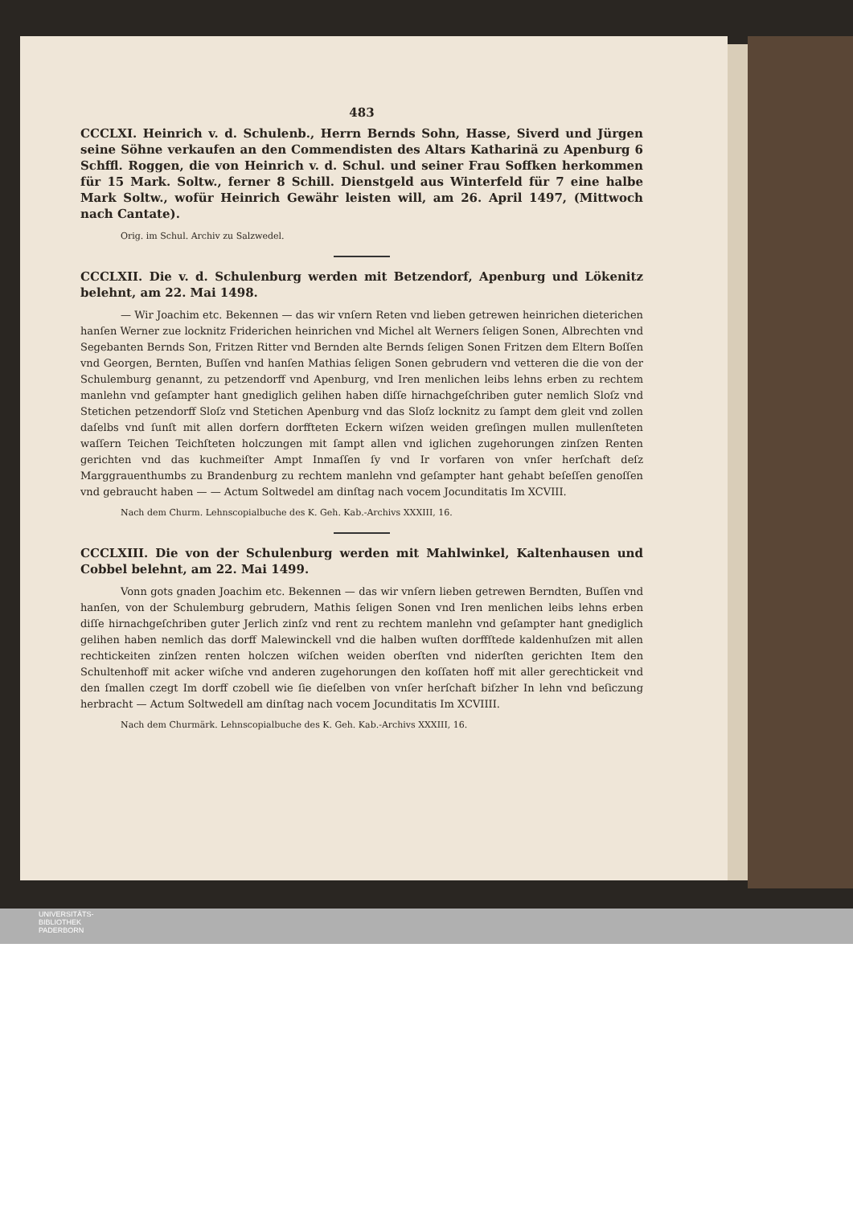483
CCCLXI. Heinrich v. d. Schulenb., Herrn Bernds Sohn, Hasse, Siverd und Jürgen seine Söhne verkaufen an den Commendisten des Altars Katharinä zu Apenburg 6 Schffl. Roggen, die von Heinrich v. d. Schul. und seiner Frau Soffken herkommen für 15 Mark. Soltw., ferner 8 Schill. Dienstgeld aus Winterfeld für 7 eine halbe Mark Soltw., wofür Heinrich Gewähr leisten will, am 26. April 1497, (Mittwoch nach Cantate).
Orig. im Schul. Archiv zu Salzwedel.
CCCLXII. Die v. d. Schulenburg werden mit Betzendorf, Apenburg und Lökenitz belehnt, am 22. Mai 1498.
— Wir Joachim etc. Bekennen — das wir vnſern Reten vnd lieben getrewen heinrichen dieterichen hanſen Werner zue locknitz Friderichen heinrichen vnd Michel alt Werners ſeligen Sonen, Albrechten vnd Segebanten Bernds Son, Fritzen Ritter vnd Bernden alte Bernds ſeligen Sonen Fritzen dem Eltern Boſſen vnd Georgen, Bernten, Buſſen vnd hanſen Mathias ſeligen Sonen gebrudern vnd vetteren die die von der Schulemburg genannt, zu petzendorff vnd Apenburg, vnd Iren menlichen leibs lehns erben zu rechtem manlehn vnd geſampter hant gnediglich gelihen haben diſſe hirnachgeſchriben guter nemlich Sloſz vnd Stetichen petzendorff Sloſz vnd Stetichen Apenburg vnd das Sloſz locknitz zu ſampt dem gleit vnd zollen daſelbs vnd ſunſt mit allen dorfern dorffteten Eckern wiſzen weiden greſingen mullen mullenſteten waſſern Teichen Teichſteten holczungen mit ſampt allen vnd iglichen zugehorungen zinſzen Renten gerichten vnd das kuchmeiſter Ampt Inmaſſen ſy vnd Ir vorfaren von vnſer herſchaft deſz Marggrauenthumbs zu Brandenburg zu rechtem manlehn vnd geſampter hant gehabt beſeſſen genoſſen vnd gebraucht haben — — Actum Soltwedel am dinſtag nach vocem Jocunditatis Im XCVIII.
Nach dem Churm. Lehnscopialbuche des K. Geh. Kab.-Archivs XXXIII, 16.
CCCLXIII. Die von der Schulenburg werden mit Mahlwinkel, Kaltenhausen und Cobbel belehnt, am 22. Mai 1499.
Vonn gots gnaden Joachim etc. Bekennen — das wir vnſern lieben getrewen Berndten, Buſſen vnd hanſen, von der Schulemburg gebrudern, Mathis ſeligen Sonen vnd Iren menlichen leibs lehns erben diſſe hirnachgeſchriben guter Jerlich zinſz vnd rent zu rechtem manlehn vnd geſampter hant gnediglich gelihen haben nemlich das dorff Malewinckell vnd die halben wuſten dorffſtede kaldenhuſzen mit allen rechtickeiten zinſzen renten holczen wiſchen weiden oberſten vnd niderſten gerichten Item den Schultenhoff mit acker wiſche vnd anderen zugehorungen den koſſaten hoff mit aller gerechtickeit vnd den ſmallen czegt Im dorff czobell wie ſie dieſelben von vnſer herſchaft biſzher In lehn vnd beſiczung herbracht — Actum Soltwedell am dinſtag nach vocem Jocunditatis Im XCVIIII.
Nach dem Churmärk. Lehnscopialbuche des K. Geh. Kab.-Archivs XXXIII, 16.
UNIVERSITÄTS-
BIBLIOTHEK
PADERBORN